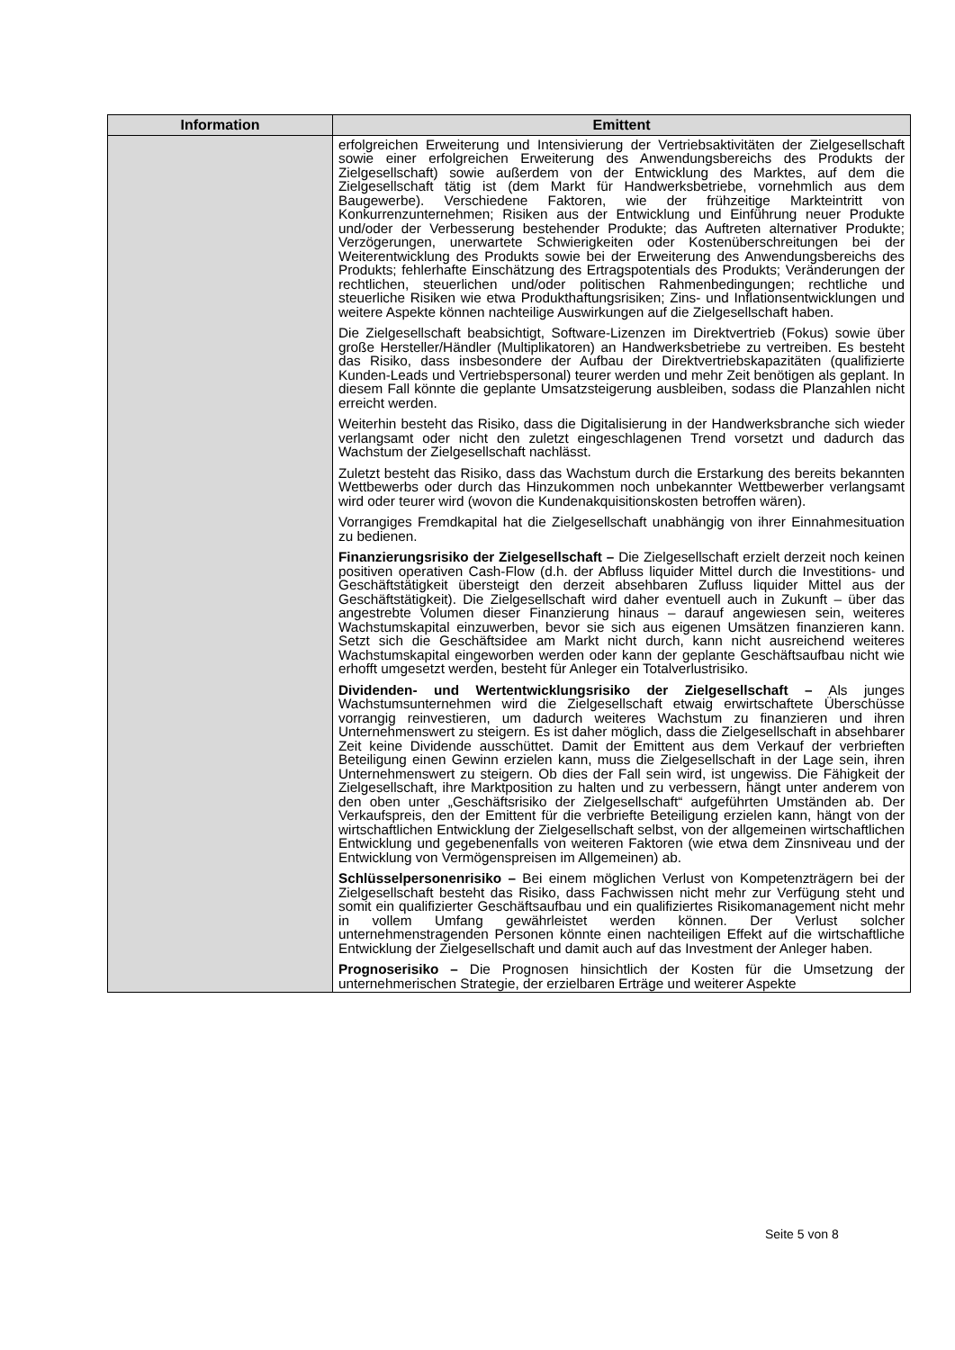| Information | Emittent |
| --- | --- |
| | erfolgreichen Erweiterung und Intensivierung der Vertriebsaktivitäten der Zielgesellschaft sowie einer erfolgreichen Erweiterung des Anwendungsbereichs des Produkts der Zielgesellschaft) sowie außerdem von der Entwicklung des Marktes, auf dem die Zielgesellschaft tätig ist (dem Markt für Handwerksbetriebe, vornehmlich aus dem Baugewerbe). Verschiedene Faktoren, wie der frühzeitige Markteintritt von Konkurrenzunternehmen; Risiken aus der Entwicklung und Einführung neuer Produkte und/oder der Verbesserung bestehender Produkte; das Auftreten alternativer Produkte; Verzögerungen, unerwartete Schwierigkeiten oder Kostenüberschreitungen bei der Weiterentwicklung des Produkts sowie bei der Erweiterung des Anwendungsbereichs des Produkts; fehlerhafte Einschätzung des Ertragspotentials des Produkts; Veränderungen der rechtlichen, steuerlichen und/oder politischen Rahmenbedingungen; rechtliche und steuerliche Risiken wie etwa Produkthaftungsrisiken; Zins- und Inflationsentwicklungen und weitere Aspekte können nachteilige Auswirkungen auf die Zielgesellschaft haben. Die Zielgesellschaft beabsichtigt, Software-Lizenzen im Direktvertrieb (Fokus) sowie über große Hersteller/Händler (Multiplikatoren) an Handwerksbetriebe zu vertreiben. Es besteht das Risiko, dass insbesondere der Aufbau der Direktvertriebskapazitäten (qualifizierte Kunden-Leads und Vertriebspersonal) teurer werden und mehr Zeit benötigen als geplant. In diesem Fall könnte die geplante Umsatzsteigerung ausbleiben, sodass die Planzahlen nicht erreicht werden. Weiterhin besteht das Risiko, dass die Digitalisierung in der Handwerksbranche sich wieder verlangsamt oder nicht den zuletzt eingeschlagenen Trend vorsetzt und dadurch das Wachstum der Zielgesellschaft nachlässt. Zuletzt besteht das Risiko, dass das Wachstum durch die Erstarkung des bereits bekannten Wettbewerbs oder durch das Hinzukommen noch unbekannter Wettbewerber verlangsamt wird oder teurer wird (wovon die Kundenakquisitionskosten betroffen wären). Vorrangiges Fremdkapital hat die Zielgesellschaft unabhängig von ihrer Einnahmesituation zu bedienen. Finanzierungsrisiko der Zielgesellschaft – Die Zielgesellschaft erzielt derzeit noch keinen positiven operativen Cash-Flow (d.h. der Abfluss liquider Mittel durch die Investitions- und Geschäftstätigkeit übersteigt den derzeit absehbaren Zufluss liquider Mittel aus der Geschäftstätigkeit). Die Zielgesellschaft wird daher eventuell auch in Zukunft – über das angestrebte Volumen dieser Finanzierung hinaus – darauf angewiesen sein, weiteres Wachstumskapital einzuwerben, bevor sie sich aus eigenen Umsätzen finanzieren kann. Setzt sich die Geschäftsidee am Markt nicht durch, kann nicht ausreichend weiteres Wachstumskapital eingeworben werden oder kann der geplante Geschäftsaufbau nicht wie erhofft umgesetzt werden, besteht für Anleger ein Totalverlustrisiko. Dividenden- und Wertentwicklungsrisiko der Zielgesellschaft – Als junges Wachstumsunternehmen wird die Zielgesellschaft etwaig erwirtschaftete Überschüsse vorrangig reinvestieren, um dadurch weiteres Wachstum zu finanzieren und ihren Unternehmenswert zu steigern. Es ist daher möglich, dass die Zielgesellschaft in absehbarer Zeit keine Dividende ausschüttet. Damit der Emittent aus dem Verkauf der verbrieften Beteiligung einen Gewinn erzielen kann, muss die Zielgesellschaft in der Lage sein, ihren Unternehmenswert zu steigern. Ob dies der Fall sein wird, ist ungewiss. Die Fähigkeit der Zielgesellschaft, ihre Marktposition zu halten und zu verbessern, hängt unter anderem von den oben unter „Geschäftsrisiko der Zielgesellschaft“ aufgeführten Umständen ab. Der Verkaufspreis, den der Emittent für die verbriefte Beteiligung erzielen kann, hängt von der wirtschaftlichen Entwicklung der Zielgesellschaft selbst, von der allgemeinen wirtschaftlichen Entwicklung und gegebenenfalls von weiteren Faktoren (wie etwa dem Zinsniveau und der Entwicklung von Vermögenspreisen im Allgemeinen) ab. Schlüsselpersonenrisiko – Bei einem möglichen Verlust von Kompetenzträgern bei der Zielgesellschaft besteht das Risiko, dass Fachwissen nicht mehr zur Verfügung steht und somit ein qualifizierter Geschäftsaufbau und ein qualifiziertes Risikomanagement nicht mehr in vollem Umfang gewährleistet werden können. Der Verlust solcher unternehmenstragenden Personen könnte einen nachteiligen Effekt auf die wirtschaftliche Entwicklung der Zielgesellschaft und damit auch auf das Investment der Anleger haben. Prognoserisiko – Die Prognosen hinsichtlich der Kosten für die Umsetzung der unternehmerischen Strategie, der erzielbaren Erträge und weiterer Aspekte |
Seite 5 von 8